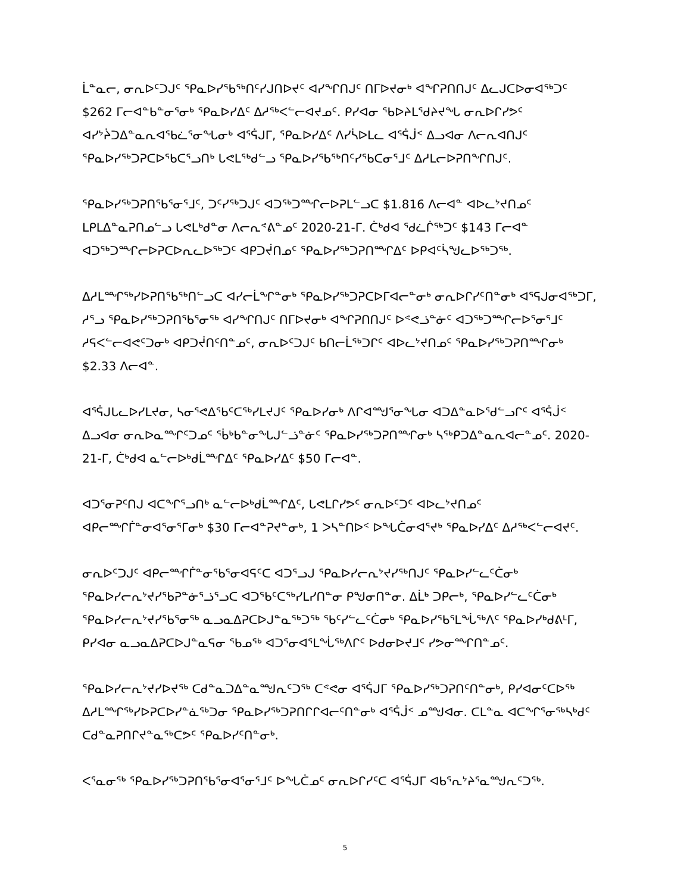ᒫᓐᓇᓕ, ᓂᕆᐅᑦᑐᒍᑦ ᕿᓇᐅᓯᖃᖅᑎᑦᓯᒍᑎᐅᔪᑦ ᐊᓯᖏᑎᒍᑦ ᑎᒥᐅᔪᓂᒃ ᐊᖏᕈᑎᑎᒍᑦ ᐃᓚᒍᑕᐅᓂᐊᖅᑐᑦ $262 ᒥᓕᐊᓐᑲᓐᓂᕐᓂᒃ ᕿᓇᐅᓯᐃᑦ ᐃᓱᖅᐸᓪᓕᐊᔪᓄᑦ. ᑭᓯᐊᓂ ᖃᐅᔨᒪᕐᑯᔨᔪᖓ ᓂᕆᐅᒋᓯᕗᑦ ᐊᓯᔾᔩᑐᐃᓐᓇᕆᐊᖃᓛᕐᓂᖓᓂᒃ ᐊᕐᕌᒍᒥ, ᕿᓇᐅᓯᐃᑦ ᐱᓯᓵᐅᒪᓚ ᐊᕐᕌᒎᑉ ᐃᓗᐊᓂ ᐱᓕᕆᐊᑎᒍᑦ ᕿᓇᐅᓯᖅᑐᕈᑕᐅᖃᑕᕐᓗᑎᒃ ᒐᕙᒪᕐᒃᑯᓪᓗ ᕿᓇᐅᓯᖃᖅᑎᑦᓯᖃᑕᓂᕐᒧᑦ ᐃᓱᒪᓕᐅᕈᑎᖏᑎᒍᑦ.
ᕿᓇᐅᓯᖅᑐᕈᑎᖃᕐᓂᕐᒧᑦ, ᑐᑦᓯᖅᑐᒍᑦ ᐊᑐᖅᑐᙱᓕᐅᕈᒪᓪᓗᑕ $1.816 ᐱᓕᐊᓐ ᐊᐅᓚᔾᔪᑎᓄᑦ ᒪᑭᒪᐃᓐᓇᕈᑎᓄᓪᓗ ᒐᕙᒪᒃᑯᓐᓂ ᐱᓕᕆᕝᕕᓐᓄᑦ 2020-21-ᒥ. ᑖᒃᑯᐊ ᖁᓛᒌᖅᑐᑦ $143 ᒥᓕᐊᓐ ᐊᑐᖅᑐᙱᓕᐅᕈᑕᐅᕆᓚᐅᖅᑐᑦ ᐊᑭᑐᔫᑎᓄᑦ ᕿᓇᐅᓯᖅᑐᕈᑎᙱᐃᑦ ᐅᑭᐊᑦᓵᖑᓚᐅᖅᑐᖅ.
ᐃᓱᒪᙱᖅᓯᐅᕈᑎᖃᖅᑎᓪᓗᑕ ᐊᓯᓕᒫᖏᓐᓂᒃ ᕿᓇᐅᓯᖅᑐᕈᑕᐅᒥᐊᓕᓐᓂᒃ ᓂᕆᐅᒋᓯᑦᑎᓐᓂᒃ ᐊᕐᕋᒍᓂᐊᖅᑐᒥ, ᓱᕐᓗ ᕿᓇᐅᓯᖅᑐᕈᑎᖃᕐᓂᖅ ᐊᓯᖏᑎᒍᑦ ᑎᒥᐅᔪᓂᒃ ᐊᖏᕈᑎᑎᒍᑦ ᐅᕝᕙᓘᓐᓃᑦ ᐊᑐᖅᑐᙱᓕᐅᕐᓂᕐᒧᑦ ᓱᕋᐸᓪᓕᐊᕙᑦᑐᓂᒃ ᐊᑭᑐᔫᑎᑦᑎᓐᓄᑦ, ᓂᕆᐅᑦᑐᒍᑦ ᑲᑎᓕᒫᖅᑐᒋᑦ ᐊᐅᓚᔾᔪᑎᓄᑦ ᕿᓇᐅᓯᖅᑐᕈᑎᙱᓂᒃ $2.33 ᐱᓕᐊᓐ.
ᐊᕐᕌᒍᒐᓚᐅᓯᒪᔪᓂ, ᓴᓂᕐᕙᐃᖃᑦᑕᖅᓯᒪᔪᒍᑦ ᕿᓇᐅᓯᓂᒃ ᐱᒋᐊᙳᕐᓂᖓᓂ ᐊᑐᐃᓐᓇᐅᕐᑯᓪᓗᒋᑦ ᐊᕐᕌᒎᑉ ᐃᓗᐊᓂ ᓂᕆᐅᓇᙱᑦᑐᓄᑦ ᖄᒃᑲᓐᓂᖓᒍᓪᓘᓐᓃᑦ ᕿᓇᐅᓯᖅᑐᕈᑎᙱᓂᒃ ᓴᖅᑭᑐᐃᓐᓇᕆᐊᓕᓐᓄᑦ. 2020-21-ᒥ, ᑖᒃᑯᐊ ᓇᓪᓕᐅᒃᑯᒫᙱᐃᑦ ᕿᓇᐅᓯᐃᑦ $50 ᒥᓕᐊᓐ.
ᐊᑐᕐᓂᕈᑦᑎᒍ ᐊᑕᖏᕐᓗᑎᒃ ᓇᓪᓕᐅᒃᑯᒫᙱᐃᑦ, ᒐᕙᒪᒋᓯᕗᑦ ᓂᕆᐅᑦᑐᑦ ᐊᐅᓚᔾᔪᑎᓄᑦ ᐊᑭᓕᙱᒦᓐᓂᐊᕐᓂᕐᒥᓂᒃ $30 ᒥᓕᐊᓐᕈᔪᓐᓂᒃ, 1 ᐳᓴᓐᑎᐅᑉ ᐅᖓᑖᓂᐊᕐᔪᒃ ᕿᓇᐅᓯᐃᑦ ᐃᓱᖅᐸᓪᓕᐊᔪᑦ.
ᓂᕆᐅᑦᑐᒍᑦ ᐊᑭᓕᙱᒦᓐᓂᖃᕐᓂᐊᕋᑦᑕ ᐊᑐᕐᓗᒍ ᕿᓇᐅᓯᓕᕆᔾᔪᓯᖅᑎᒍᑦ ᕿᓇᐅᓯᓪᓚᑦᑖᓂᒃ ᕿᓇᐅᓯᓕᕆᔾᔪᓯᖃᕈᓐᓃᕐᓘᕐᓗᑕ ᐊᑐᖃᑦᑕᖅᓯᒪᓯᑎᓐᓂ ᑭᖑᓂᑎᓐᓂ. ᐃᒫᒃ ᑐᑭᓕᒃ, ᕿᓇᐅᓯᓪᓚᑦᑖᓂᒃ ᕿᓇᐅᓯᓕᕆᔾᔪᓯᖃᕐᓂᖅ ᓇᓗᓇᐃᕈᑕᐅᒍᓐᓇᖅᑐᖅ ᖃᑦᓯᓪᓚᑦᑖᓂᒃ ᕿᓇᐅᓯᖃᕐᒪᖔᖅᐱᑦ ᕿᓇᐅᓯᒃᑯᕕᒻᒥ, ᑭᓯᐊᓂ ᓇᓗᓇᐃᕈᑕᐅᒍᓐᓇᕋᓂ ᖃᓄᖅ ᐊᑐᕐᓂᐊᕐᒪᖔᖅᐱᒋᑦ ᐅᑯᓂᐅᔪᒧᑦ ᓯᕗᓂᙱᑎᓐᓄᑦ.
ᕿᓇᐅᓯᓕᕆᔾᔪᓯᐅᔪᖅ ᑕᑯᓐᓇᑐᐃᓐᓇᙳᕆᑦᑐᖅ ᑕᕝᕙᓂ ᐊᕐᕌᒍᒥ ᕿᓇᐅᓯᖅᑐᕈᑎᑦᑎᓐᓂᒃ, ᑭᓯᐊᓂᑦᑕᐅᖅ ᐃᓱᒪᙱᖅᓯᐅᕈᑕᐅᓯᓐᓈᖅᑐᓂ ᕿᓇᐅᓯᖅᑐᕈᑎᒋᒋᐊᓕᑦᑎᓐᓂᒃ ᐊᕐᕌᒎᑉ ᓄᙳᐊᓂ. ᑕᒪᓐᓇ ᐊᑕᖏᕐᓂᖅᓴᒃᑯᑦ ᑕᑯᓐᓇᕈᑎᒋᔪᓐᓇᖅᑕᕗᑦ ᕿᓇᐅᓯᑦᑎᓐᓂᒃ.
ᐸᕐᓇᓂᖅ ᕿᓇᐅᓯᖅᑐᕈᑎᖃᕐᓂᐊᕐᓂᕐᒧᑦ ᐅᖓᑖᓄᑦ ᓂᕆᐅᒋᓯᑦᑕ ᐊᕐᕌᒍᒥ ᐊᑲᕐᕆᔾᔨᕐᓇᙳᕆᑦᑐᖅ.
5